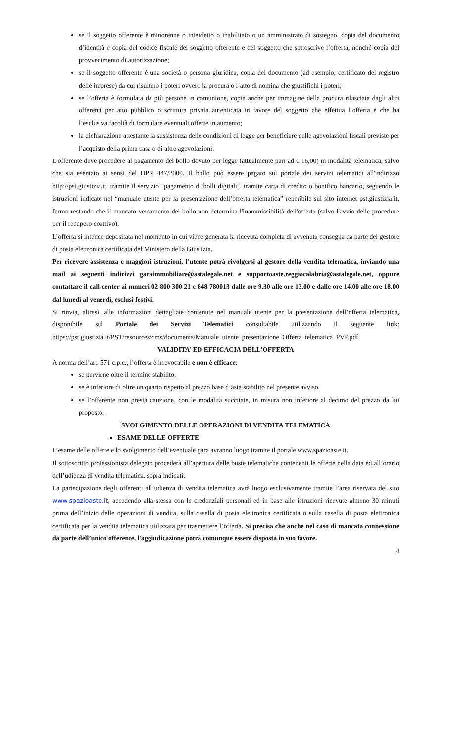se il soggetto offerente è minorenne o interdetto o inabilitato o un amministrato di sostegno, copia del documento d’identità e copia del codice fiscale del soggetto offerente e del soggetto che sottoscrive l’offerta, nonché copia del provvedimento di autorizzazione;
se il soggetto offerente è una società o persona giuridica, copia del documento (ad esempio, certificato del registro delle imprese) da cui risultino i poteri ovvero la procura o l’atto di nomina che giustifichi i poteri;
se l’offerta è formulata da più persone in comunione, copia anche per immagine della procura rilasciata dagli altri offerenti per atto pubblico o scrittura privata autenticata in favore del soggetto che effettua l’offerta e che ha l’esclusiva facoltà di formulare eventuali offerte in aumento;
la dichiarazione attestante la sussistenza delle condizioni di legge per beneficiare delle agevolazioni fiscali previste per l’acquisto della prima casa o di altre agevolazioni.
L'offerente deve procedere al pagamento del bollo dovuto per legge (attualmente pari ad € 16,00) in modalità telematica, salvo che sia esentato ai sensi del DPR 447/2000. Il bollo può essere pagato sul portale dei servizi telematici all'indirizzo http://pst.giustizia.it, tramite il servizio "pagamento di bolli digitali", tramite carta di credito o bonifico bancario, seguendo le istruzioni indicate nel “manuale utente per la presentazione dell’offerta telematica” reperibile sul sito internet pst.giustizia.it, fermo restando che il mancato versamento del bollo non determina l'inammissibilità dell'offerta (salvo l'avvio delle procedure per il recupero coattivo).
L’offerta si intende depositata nel momento in cui viene generata la ricevuta completa di avvenuta consegna da parte del gestore di posta elettronica certificata del Ministero della Giustizia.
Per ricevere assistenza e maggiori istruzioni, l’utente potrà rivolgersi al gestore della vendita telematica, inviando una mail ai seguenti indirizzi garaimmobiliare@astalegale.net e supportoaste.reggiocalabria@astalegale.net, oppure contattare il call-center ai numeri 02 800 300 21 e 848 780013 dalle ore 9.30 alle ore 13.00 e dalle ore 14.00 alle ore 18.00 dal lunedì al venerdì, esclusi festivi.
Si rinvia, altresì, alle informazioni dettagliate contenute nel manuale utente per la presentazione dell’offerta telematica, disponibile sul Portale dei Servizi Telematici consultabile utilizzando il seguente link: https://pst.giustizia.it/PST/resources/cms/documents/Manuale_utente_presentazione_Offerta_telematica_PVP.pdf
VALIDITA’ ED EFFICACIA DELL’OFFERTA
A norma dell’art. 571 c.p.c., l’offerta è irrevocabile e non è efficace:
se perviene oltre il termine stabilito.
se è inferiore di oltre un quarto rispetto al prezzo base d’asta stabilito nel presente avviso.
se l’offerente non presta cauzione, con le modalità succitate, in misura non inferiore al decimo del prezzo da lui proposto.
SVOLGIMENTO DELLE OPERAZIONI DI VENDITA TELEMATICA
ESAME DELLE OFFERTE
L’esame delle offerte e lo svolgimento dell’eventuale gara avranno luogo tramite il portale www.spazioaste.it.
Il sottoscritto professionista delegato procederà all’apertura delle buste telematiche contenenti le offerte nella data ed all’orario dell’udienza di vendita telematica, sopra indicati.
La partecipazione degli offerenti all’udienza di vendita telematica avrà luogo esclusivamente tramite l’area riservata del sito www.spazioaste.it, accedendo alla stessa con le credenziali personali ed in base alle istruzioni ricevute almeno 30 minuti prima dell’inizio delle operazioni di vendita, sulla casella di posta elettronica certificata o sulla casella di posta elettronica certificata per la vendita telematica utilizzata per trasmettere l’offerta. Si precisa che anche nel caso di mancata connessione da parte dell’unico offerente, l'aggiudicazione potrà comunque essere disposta in suo favore.
4